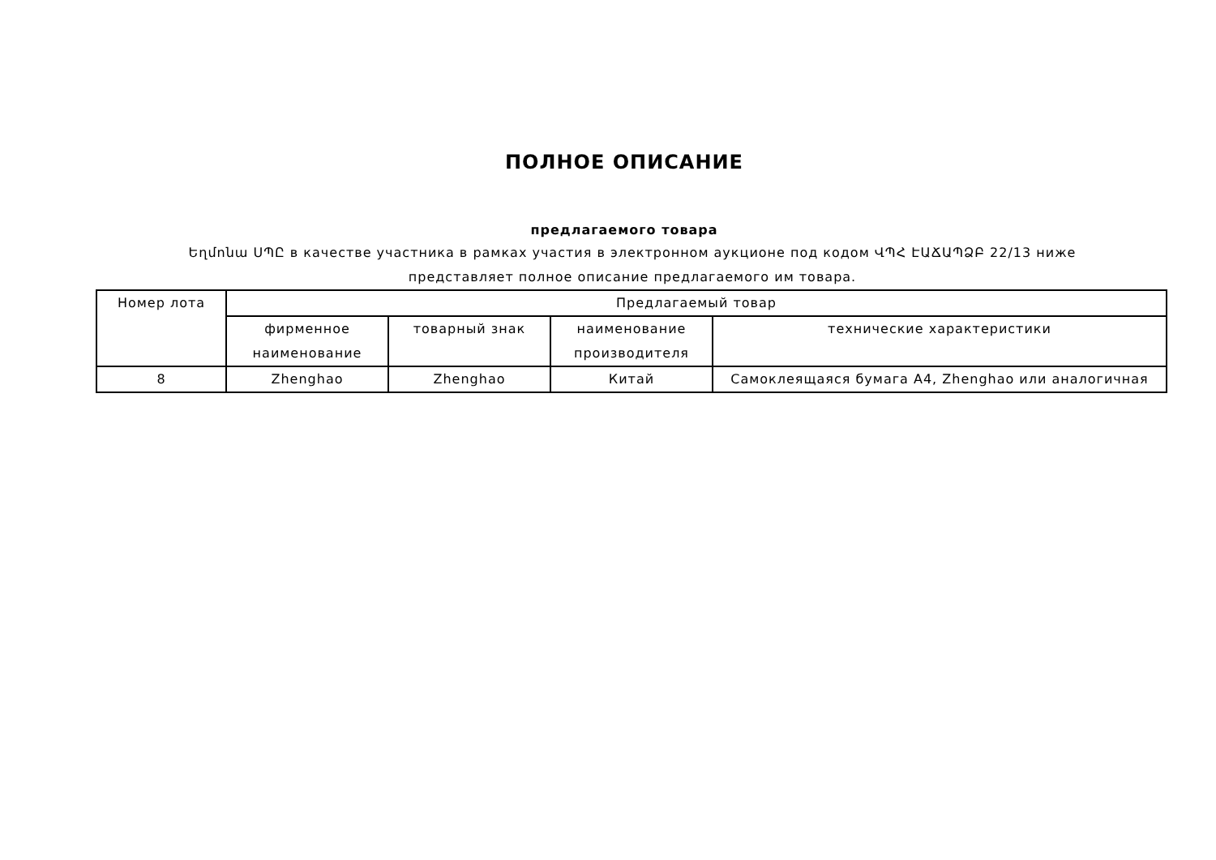ПОЛНОЕ ОПИСАНИЕ
предлагаемого товара
Եղմոնա ՍՊԸ в качестве участника в рамках участия в электронном аукционе под кодом ՎՊՀ ԷԱՃԱՊՁԲ 22/13 ниже представляет полное описание предлагаемого им товара.
| Номер лота | Предлагаемый товар | | | |
| --- | --- | --- | --- | --- |
| | фирменное наименование | товарный знак | наименование производителя | технические характеристики |
| 8 | Zhenghao | Zhenghao | Китай | Самоклеящаяся бумага A4, Zhenghao или аналогичная |